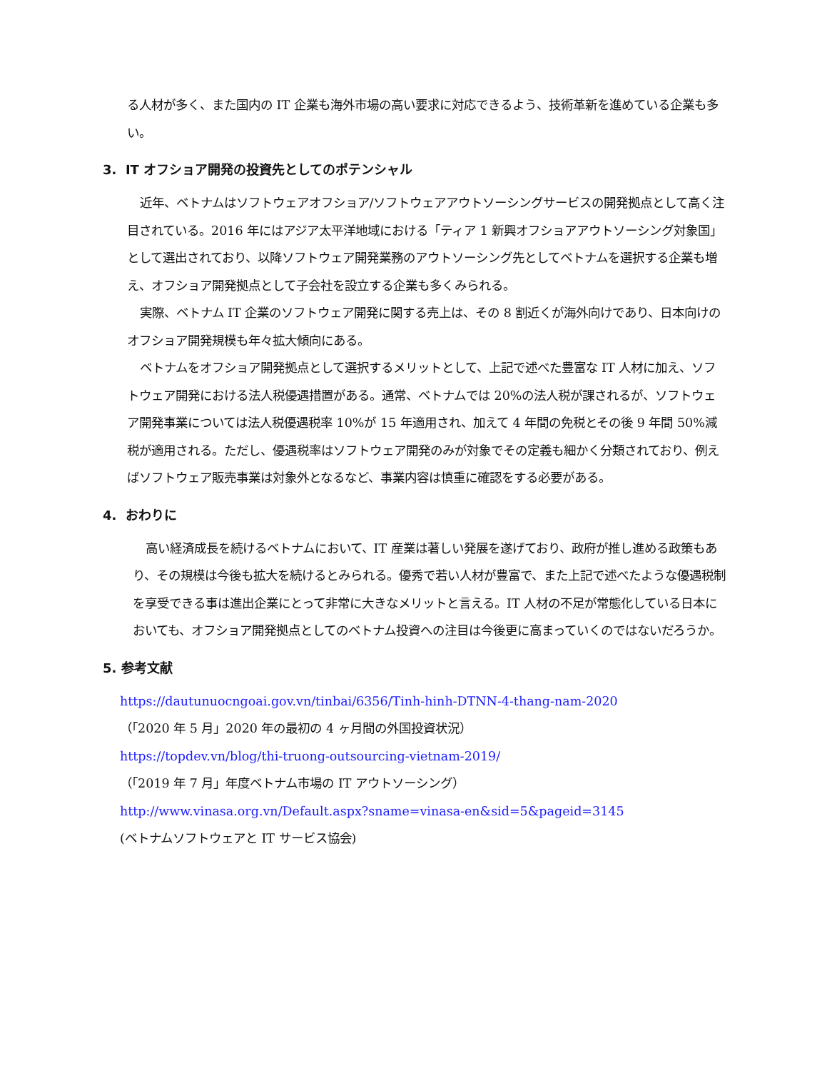る人材が多く、また国内の IT 企業も海外市場の高い要求に対応できるよう、技術革新を進めている企業も多い。
3. IT オフショア開発の投資先としてのポテンシャル
近年、ベトナムはソフトウェアオフショア/ソフトウェアアウトソーシングサービスの開発拠点として高く注目されている。2016 年にはアジア太平洋地域における「ティア 1 新興オフショアアウトソーシング対象国」として選出されており、以降ソフトウェア開発業務のアウトソーシング先としてベトナムを選択する企業も増え、オフショア開発拠点として子会社を設立する企業も多くみられる。
実際、ベトナム IT 企業のソフトウェア開発に関する売上は、その 8 割近くが海外向けであり、日本向けのオフショア開発規模も年々拡大傾向にある。
ベトナムをオフショア開発拠点として選択するメリットとして、上記で述べた豊富な IT 人材に加え、ソフトウェア開発における法人税優遇措置がある。通常、ベトナムでは 20%の法人税が課されるが、ソフトウェア開発事業については法人税優遇税率 10%が 15 年適用され、加えて 4 年間の免税とその後 9 年間 50%減税が適用される。ただし、優遇税率はソフトウェア開発のみが対象でその定義も細かく分類されており、例えばソフトウェア販売事業は対象外となるなど、事業内容は慎重に確認をする必要がある。
4. おわりに
高い経済成長を続けるベトナムにおいて、IT 産業は著しい発展を遂げており、政府が推し進める政策もあり、その規模は今後も拡大を続けるとみられる。優秀で若い人材が豊富で、また上記で述べたような優遇税制を享受できる事は進出企業にとって非常に大きなメリットと言える。IT 人材の不足が常態化している日本においても、オフショア開発拠点としてのベトナム投資への注目は今後更に高まっていくのではないだろうか。
5. 参考文献
https://dautunuocngoai.gov.vn/tinbai/6356/Tinh-hinh-DTNN-4-thang-nam-2020
（「2020 年 5 月」2020 年の最初の 4 ヶ月間の外国投資状況）
https://topdev.vn/blog/thi-truong-outsourcing-vietnam-2019/
（「2019 年 7 月」年度ベトナム市場の IT アウトソーシング）
http://www.vinasa.org.vn/Default.aspx?sname=vinasa-en&sid=5&pageid=3145
(ベトナムソフトウェアと IT サービス協会)